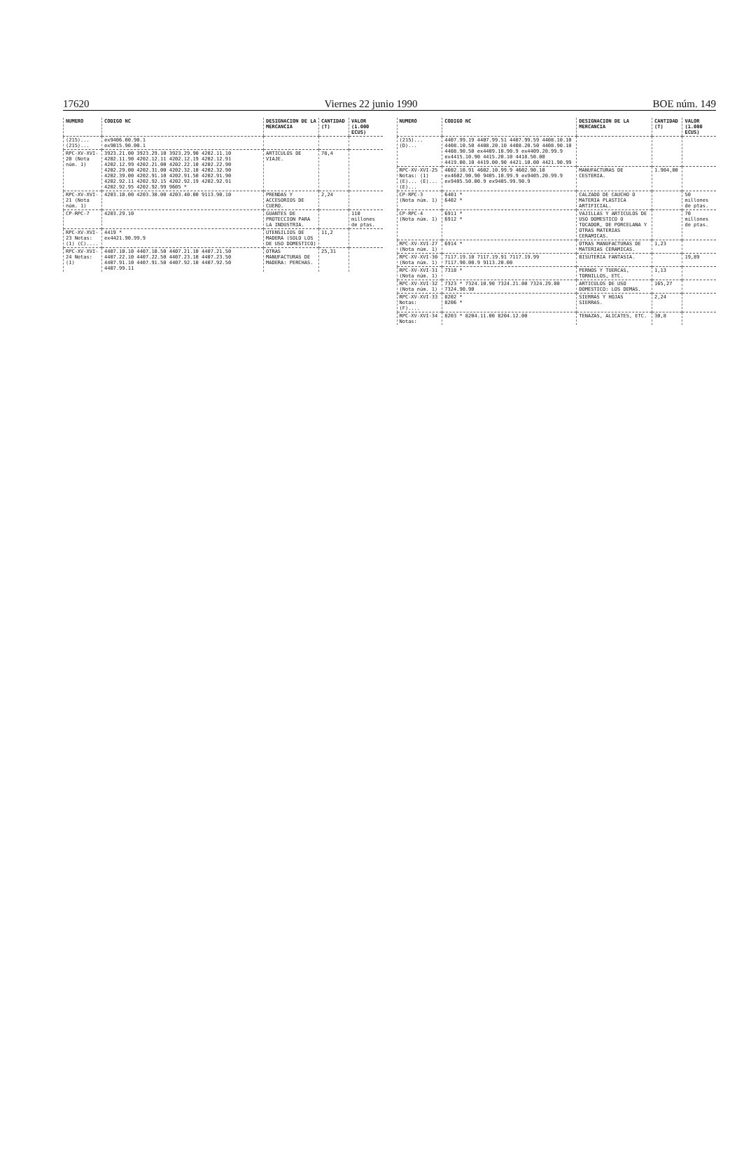17620 Viernes 22 junio 1990 BOE núm. 149
| NUMERO | CODIGO NC | DESIGNACION DE LA MERCANCIA | CANTIDAD (T) | VALOR (1.000 ECUS) |
| --- | --- | --- | --- | --- |
| (215)... (215)... | ex9406.00.90.1 ex9015.90.00.1 | | | |
| RPC-XV-XVI-20 (Nota núm. 1) | 3923.21.00 3923.29.10 3923.29.90 4202.11.10 4202.11.90 4202.12.11 4202.12.19 4202.12.91 4202.12.99 4202.21.00 4202.22.10 4202.22.90 4202.29.00 4202.31.00 4202.32.10 4202.32.90 4202.39.00 4202.91.10 4202.91.50 4202.91.90 4202.92.11 4202.92.15 4202.92.19 4202.92.91 4202.92.95 4202.92.99 9605 * | ARTICULOS DE VIAJE. | 78,4 | |
| RPC-XV-XVI-21 (Nota núm. 1) | 4203.10.00 4203.30.00 4203.40.00 9113.90.10 | PRENDAS Y ACCESORIOS DE CUERO. | 2,24 | |
| CP-RPC-7 | 4203.29.10 | GUANTES DE PROTECCION PARA LA INDUSTRIA. | | 110 millones de ptas. |
| RPC-XV-XVI-23 Notas: (1) (C).... | 4419 * ex4421.90.99.9 | UTENSILIOS DE MADERA (SOLO LOS DE USO DOMESTICO) | 11,2 | |
| RPC-XV-XVI-24 Notas: (1) | 4407.10.10 4407.10.50 4407.21.10 4407.21.50 4407.22.10 4407.22.50 4407.23.10 4407.23.50 4407.91.10 4407.91.50 4407.92.10 4407.92.50 4407.99.11 | OTRAS MANUFACTURAS DE MADERA: PERCHAS. | 25,31 | |
| NUMERO | CODIGO NC | DESIGNACION DE LA MERCANCIA | CANTIDAD (T) | VALOR (1.000 ECUS) |
| --- | --- | --- | --- | --- |
| (215)... (D)... | 4407.99.19 4407.99.51 4407.99.59 4408.10.10 4408.10.50 4408.20.10 4408.20.50 4408.90.10 4408.90.50 ex4409.10.90.9 ex4409.20.99.9 ex4415.10.90 4415.20.10 4418.50.00 4419.00.10 4419.00.90 4421.10.00 4421.90.99 | | | |
| RPC-XV-XVI-25 Notas: (1) (E)... (E)... (E)... | 4602.10.91 4602.10.99.9 4602.90.10 ex4602.90.90 9405.10.99.9 ex9405.20.99.9 ex9405.50.00.9 ex9405.99.90.9 | MANUFACTURAS DE CESTERIA. | 1.904,00 | |
| CP-RPC-3 (Nota núm. 1) | 6401 * 6402 * | CALZADO DE CAUCHO O MATERIA PLASTICA ARTIFICIAL. | | 50 millones de ptas. |
| CP-RPC-4 (Nota núm. 1) | 6911 * 6912 * | VAJILLAS Y ARTICULOS DE USO DOMESTICO O TOCADOR, DE PORCELANA Y OTRAS MATERIAS CERAMICAS. | | 70 millones de ptas. |
| RPC-XV-XVI-27 (Nota núm. 1) | 6914 * | OTRAS MANUFACTURAS DE MATERIAS CERAMICAS. | 1,23 | |
| RPC-XV-XVI-30 (Nota núm. 1) | 7117.19.10 7117.19.91 7117.19.99 7117.90.00.9 9113.20.00 | BISUTERIA FANTASIA. | | 19,89 |
| RPC-XV-XVI-31 (Nota núm. 1) | 7318 * | PERNOS Y TUERCAS, TORNILLOS, ETC. | 1,13 | |
| RPC-XV-XVI-32 (Nota núm. 1) | 7323 * 7324.10.90 7324.21.00 7324.29.00 7324.90.90 | ARTICULOS DE USO DOMESTICO: LOS DEMAS. | 165,27 | |
| RPC-XV-XVI-33 Notas: (F).... | 8202 * 8206 * | SIERRAS Y HOJAS SIERRAS. | 2,24 | |
| RPC-XV-XVI-34 Notas: | 8203 * 8204.11.00 8204.12.00 | TENAZAS, ALICATES, ETC. | 30,8 | |